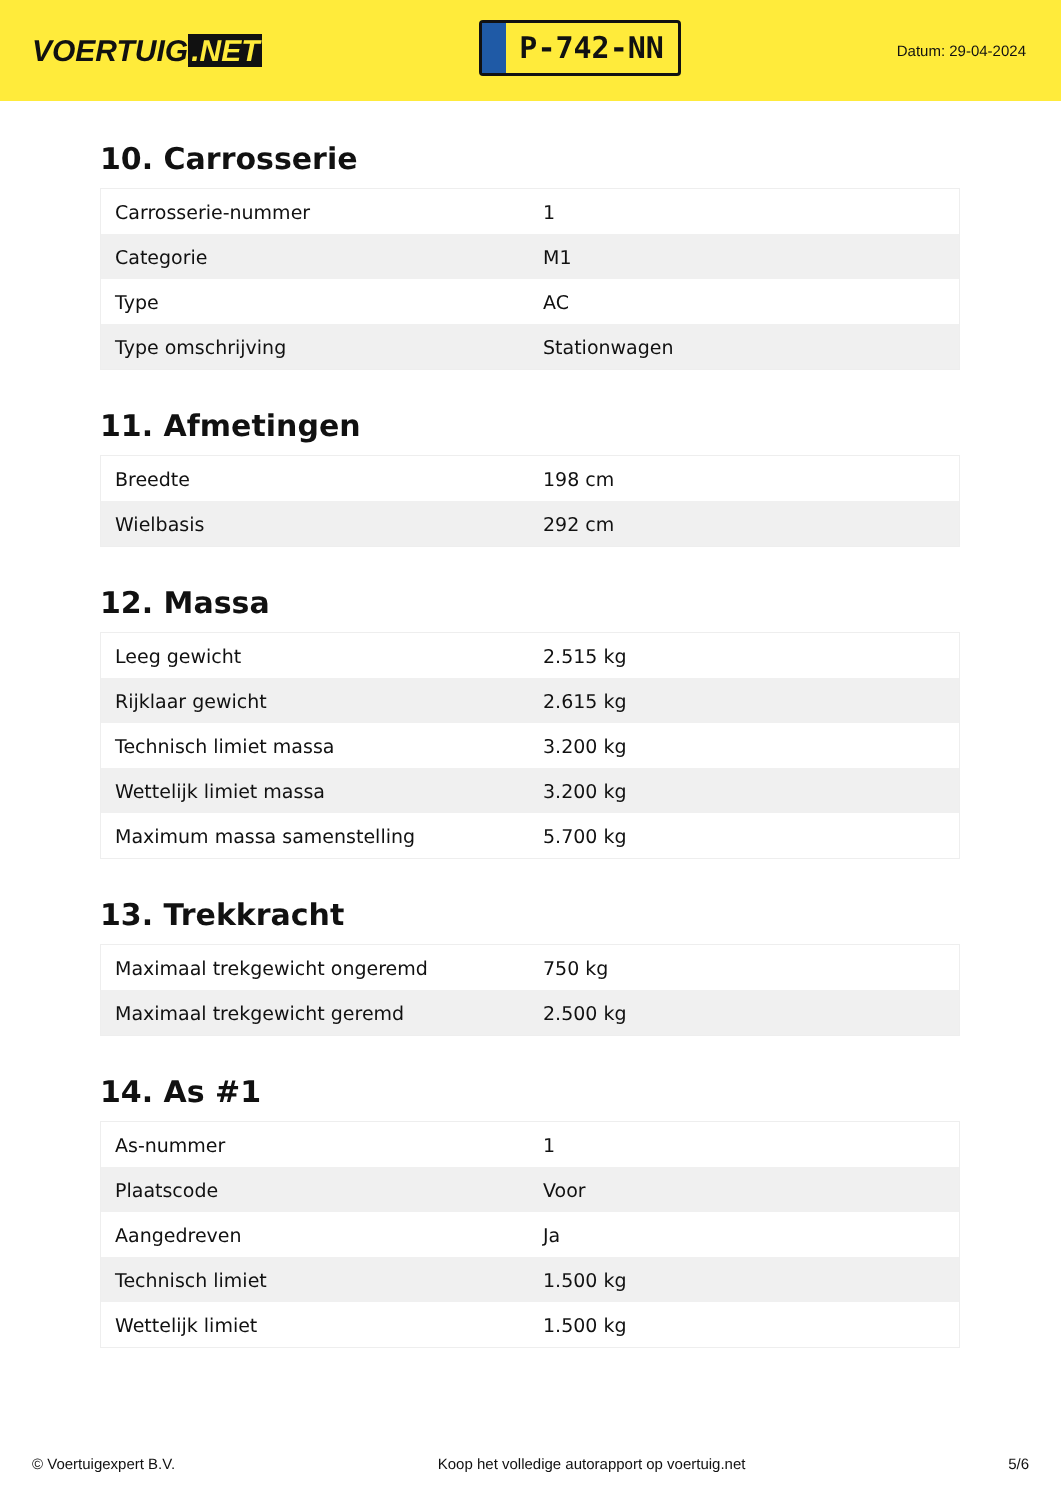VOERTUIG.NET
P-742-NN
Datum: 29-04-2024
10. Carrosserie
| Carrosserie-nummer | 1 |
| Categorie | M1 |
| Type | AC |
| Type omschrijving | Stationwagen |
11. Afmetingen
| Breedte | 198 cm |
| Wielbasis | 292 cm |
12. Massa
| Leeg gewicht | 2.515 kg |
| Rijklaar gewicht | 2.615 kg |
| Technisch limiet massa | 3.200 kg |
| Wettelijk limiet massa | 3.200 kg |
| Maximum massa samenstelling | 5.700 kg |
13. Trekkracht
| Maximaal trekgewicht ongeremd | 750 kg |
| Maximaal trekgewicht geremd | 2.500 kg |
14. As #1
| As-nummer | 1 |
| Plaatscode | Voor |
| Aangedreven | Ja |
| Technisch limiet | 1.500 kg |
| Wettelijk limiet | 1.500 kg |
© Voertuigexpert B.V. Koop het volledige autorapport op voertuig.net 5/6